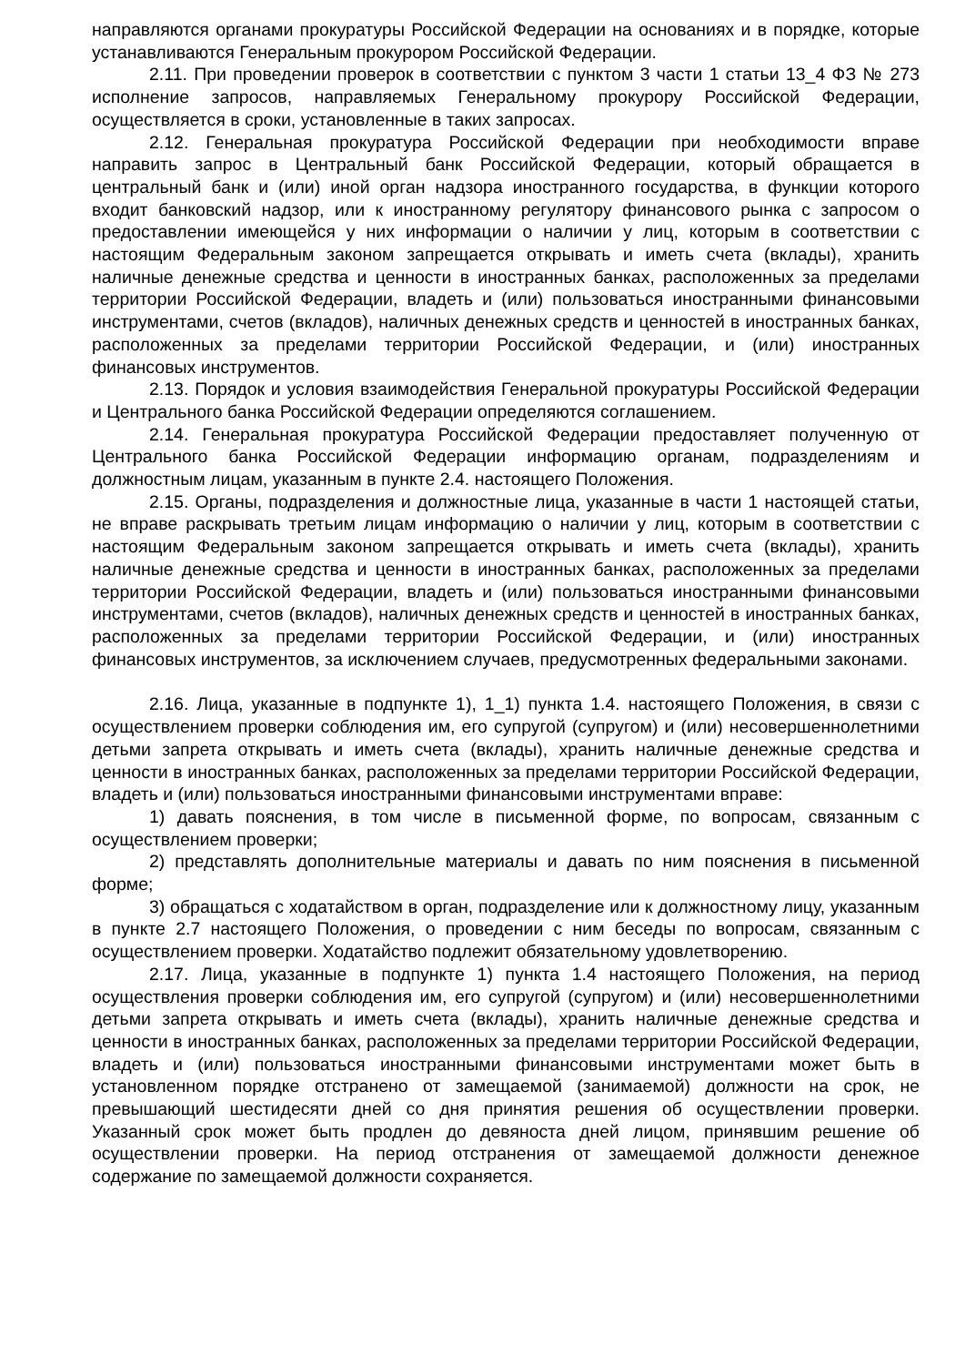направляются органами прокуратуры Российской Федерации на основаниях и в порядке, которые устанавливаются Генеральным прокурором Российской Федерации.
2.11. При проведении проверок в соответствии с пунктом 3 части 1 статьи 13_4 ФЗ № 273 исполнение запросов, направляемых Генеральному прокурору Российской Федерации, осуществляется в сроки, установленные в таких запросах.
2.12. Генеральная прокуратура Российской Федерации при необходимости вправе направить запрос в Центральный банк Российской Федерации, который обращается в центральный банк и (или) иной орган надзора иностранного государства, в функции которого входит банковский надзор, или к иностранному регулятору финансового рынка с запросом о предоставлении имеющейся у них информации о наличии у лиц, которым в соответствии с настоящим Федеральным законом запрещается открывать и иметь счета (вклады), хранить наличные денежные средства и ценности в иностранных банках, расположенных за пределами территории Российской Федерации, владеть и (или) пользоваться иностранными финансовыми инструментами, счетов (вкладов), наличных денежных средств и ценностей в иностранных банках, расположенных за пределами территории Российской Федерации, и (или) иностранных финансовых инструментов.
2.13. Порядок и условия взаимодействия Генеральной прокуратуры Российской Федерации и Центрального банка Российской Федерации определяются соглашением.
2.14. Генеральная прокуратура Российской Федерации предоставляет полученную от Центрального банка Российской Федерации информацию органам, подразделениям и должностным лицам, указанным в пункте 2.4. настоящего Положения.
2.15. Органы, подразделения и должностные лица, указанные в части 1 настоящей статьи, не вправе раскрывать третьим лицам информацию о наличии у лиц, которым в соответствии с настоящим Федеральным законом запрещается открывать и иметь счета (вклады), хранить наличные денежные средства и ценности в иностранных банках, расположенных за пределами территории Российской Федерации, владеть и (или) пользоваться иностранными финансовыми инструментами, счетов (вкладов), наличных денежных средств и ценностей в иностранных банках, расположенных за пределами территории Российской Федерации, и (или) иностранных финансовых инструментов, за исключением случаев, предусмотренных федеральными законами.
2.16. Лица, указанные в подпункте 1), 1_1) пункта 1.4. настоящего Положения, в связи с осуществлением проверки соблюдения им, его супругой (супругом) и (или) несовершеннолетними детьми запрета открывать и иметь счета (вклады), хранить наличные денежные средства и ценности в иностранных банках, расположенных за пределами территории Российской Федерации, владеть и (или) пользоваться иностранными финансовыми инструментами вправе:
1) давать пояснения, в том числе в письменной форме, по вопросам, связанным с осуществлением проверки;
2) представлять дополнительные материалы и давать по ним пояснения в письменной форме;
3) обращаться с ходатайством в орган, подразделение или к должностному лицу, указанным в пункте 2.7 настоящего Положения, о проведении с ним беседы по вопросам, связанным с осуществлением проверки. Ходатайство подлежит обязательному удовлетворению.
2.17. Лица, указанные в подпункте 1) пункта 1.4 настоящего Положения, на период осуществления проверки соблюдения им, его супругой (супругом) и (или) несовершеннолетними детьми запрета открывать и иметь счета (вклады), хранить наличные денежные средства и ценности в иностранных банках, расположенных за пределами территории Российской Федерации, владеть и (или) пользоваться иностранными финансовыми инструментами может быть в установленном порядке отстранено от замещаемой (занимаемой) должности на срок, не превышающий шестидесяти дней со дня принятия решения об осуществлении проверки. Указанный срок может быть продлен до девяноста дней лицом, принявшим решение об осуществлении проверки. На период отстранения от замещаемой должности денежное содержание по замещаемой должности сохраняется.